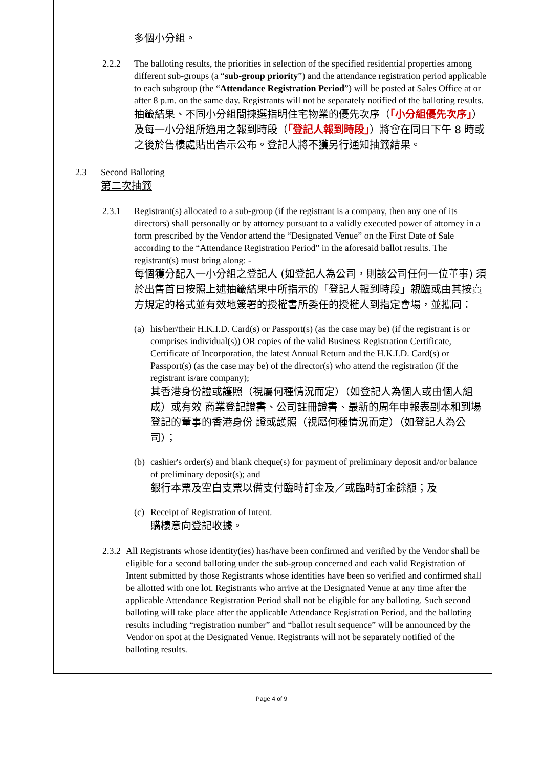多個小分組。
2.2.2 The balloting results, the priorities in selection of the specified residential properties among different sub-groups (a “sub-group priority”) and the attendance registration period applicable to each subgroup (the “Attendance Registration Period”) will be posted at Sales Office at or after 8 p.m. on the same day. Registrants will not be separately notified of the balloting results.
抽籤結果、不同小分組間揀選指明住宅物業的優先次序（「小分組優先次序」）及每一小分組所適用之報到時段（「登記人報到時段」）將會在同日下午 8 時或之後於售樓處貼出告示公布。登記人將不獲另行通知抽籤結果。
2.3 Second Balloting
第二次抽籤
2.3.1 Registrant(s) allocated to a sub-group (if the registrant is a company, then any one of its directors) shall personally or by attorney pursuant to a validly executed power of attorney in a form prescribed by the Vendor attend the “Designated Venue” on the First Date of Sale according to the “Attendance Registration Period” in the aforesaid ballot results. The registrant(s) must bring along: -
每個獲分配入一小分組之登記人 (如登記人為公司，則該公司任何一位董事) 須於出售首日按照上述抽籤結果中所指示的「登記人報到時段」親臨或由其按賣方規定的格式並有效地簽署的授權書所委任的授權人到指定會場，並攜同：
(a)
his/her/their H.K.I.D. Card(s) or Passport(s) (as the case may be) (if the registrant is or comprises individual(s)) OR copies of the valid Business Registration Certificate, Certificate of Incorporation, the latest Annual Return and the H.K.I.D. Card(s) or Passport(s) (as the case may be) of the director(s) who attend the registration (if the registrant is/are company);
其香港身份證或護照（視屬何種情況而定）（如登記人為個人或由個人組成）或有效 商業登記證書、公司註冊證書、最新的周年申報表副本和到場登記的董事的香港身份 證或護照（視屬何種情況而定）（如登記人為公司）；
(b)
cashier's order(s) and blank cheque(s) for payment of preliminary deposit and/or balance of preliminary deposit(s); and
銀行本票及空白支票以備支付臨時訂金及／或臨時訂金餘額；及
(c)
Receipt of Registration of Intent.
購樓意向登記收據。
2.3.2
All Registrants whose identity(ies) has/have been confirmed and verified by the Vendor shall be eligible for a second balloting under the sub-group concerned and each valid Registration of Intent submitted by those Registrants whose identities have been so verified and confirmed shall be allotted with one lot. Registrants who arrive at the Designated Venue at any time after the applicable Attendance Registration Period shall not be eligible for any balloting. Such second balloting will take place after the applicable Attendance Registration Period, and the balloting results including “registration number” and “ballot result sequence” will be announced by the Vendor on spot at the Designated Venue. Registrants will not be separately notified of the balloting results.
Page 4 of 9